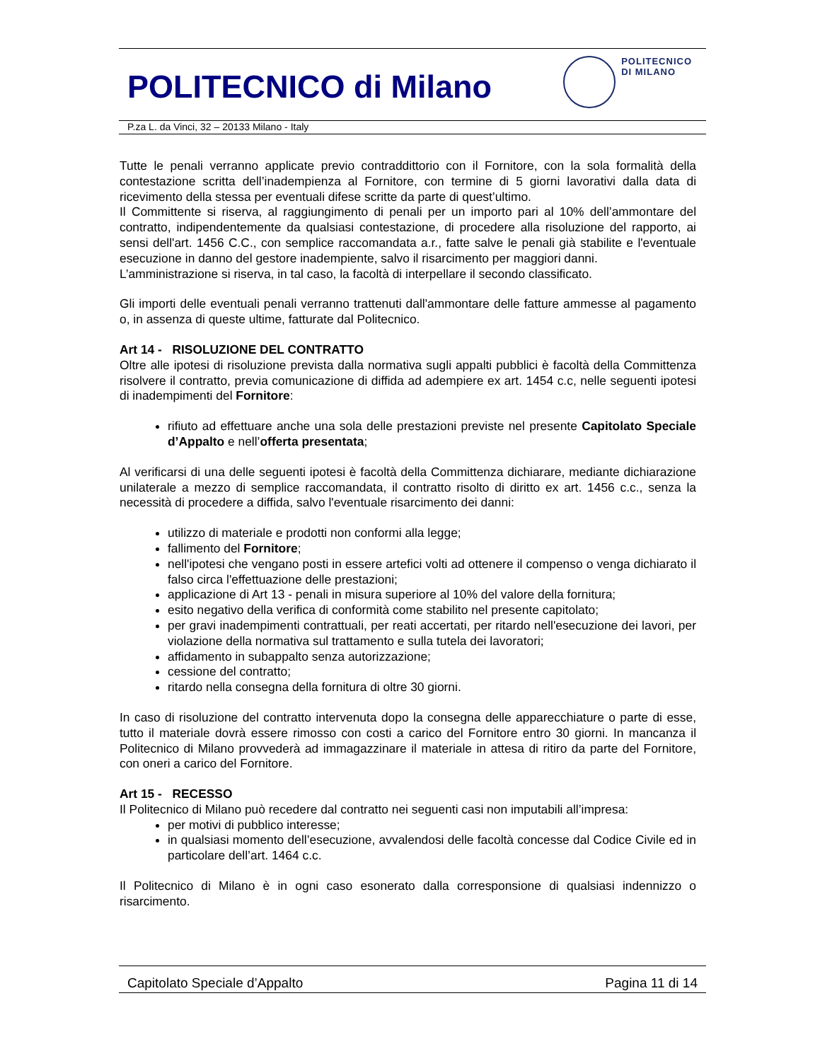POLITECNICO di Milano
POLITECNICO
DI MILANO
P.za L. da Vinci, 32 – 20133 Milano - Italy
Tutte le penali verranno applicate previo contraddittorio con il Fornitore, con la sola formalità della contestazione scritta dell’inadempienza al Fornitore, con termine di 5 giorni lavorativi dalla data di ricevimento della stessa per eventuali difese scritte da parte di quest’ultimo.
Il Committente si riserva, al raggiungimento di penali per un importo pari al 10% dell’ammontare del contratto, indipendentemente da qualsiasi contestazione, di procedere alla risoluzione del rapporto, ai sensi dell'art. 1456 C.C., con semplice raccomandata a.r., fatte salve le penali già stabilite e l'eventuale esecuzione in danno del gestore inadempiente, salvo il risarcimento per maggiori danni.
L’amministrazione si riserva, in tal caso, la facoltà di interpellare il secondo classificato.
Gli importi delle eventuali penali verranno trattenuti dall'ammontare delle fatture ammesse al pagamento o, in assenza di queste ultime, fatturate dal Politecnico.
Art 14 - RISOLUZIONE DEL CONTRATTO
Oltre alle ipotesi di risoluzione prevista dalla normativa sugli appalti pubblici è facoltà della Committenza risolvere il contratto, previa comunicazione di diffida ad adempiere ex art. 1454 c.c, nelle seguenti ipotesi di inadempimenti del Fornitore:
rifiuto ad effettuare anche una sola delle prestazioni previste nel presente Capitolato Speciale d’Appalto e nell’offerta presentata;
Al verificarsi di una delle seguenti ipotesi è facoltà della Committenza dichiarare, mediante dichiarazione unilaterale a mezzo di semplice raccomandata, il contratto risolto di diritto ex art. 1456 c.c., senza la necessità di procedere a diffida, salvo l'eventuale risarcimento dei danni:
utilizzo di materiale e prodotti non conformi alla legge;
fallimento del Fornitore;
nell'ipotesi che vengano posti in essere artefici volti ad ottenere il compenso o venga dichiarato il falso circa l'effettuazione delle prestazioni;
applicazione di Art 13 - penali in misura superiore al 10% del valore della fornitura;
esito negativo della verifica di conformità come stabilito nel presente capitolato;
per gravi inadempimenti contrattuali, per reati accertati, per ritardo nell'esecuzione dei lavori, per violazione della normativa sul trattamento e sulla tutela dei lavoratori;
affidamento in subappalto senza autorizzazione;
cessione del contratto;
ritardo nella consegna della fornitura di oltre 30 giorni.
In caso di risoluzione del contratto intervenuta dopo la consegna delle apparecchiature o parte di esse, tutto il materiale dovrà essere rimosso con costi a carico del Fornitore entro 30 giorni. In mancanza il Politecnico di Milano provvederà ad immagazzinare il materiale in attesa di ritiro da parte del Fornitore, con oneri a carico del Fornitore.
Art 15 - RECESSO
Il Politecnico di Milano può recedere dal contratto nei seguenti casi non imputabili all’impresa:
per motivi di pubblico interesse;
in qualsiasi momento dell’esecuzione, avvalendosi delle facoltà concesse dal Codice Civile ed in particolare dell’art. 1464 c.c.
Il Politecnico di Milano è in ogni caso esonerato dalla corresponsione di qualsiasi indennizzo o risarcimento.
Capitolato Speciale d’Appalto Pagina 11 di 14